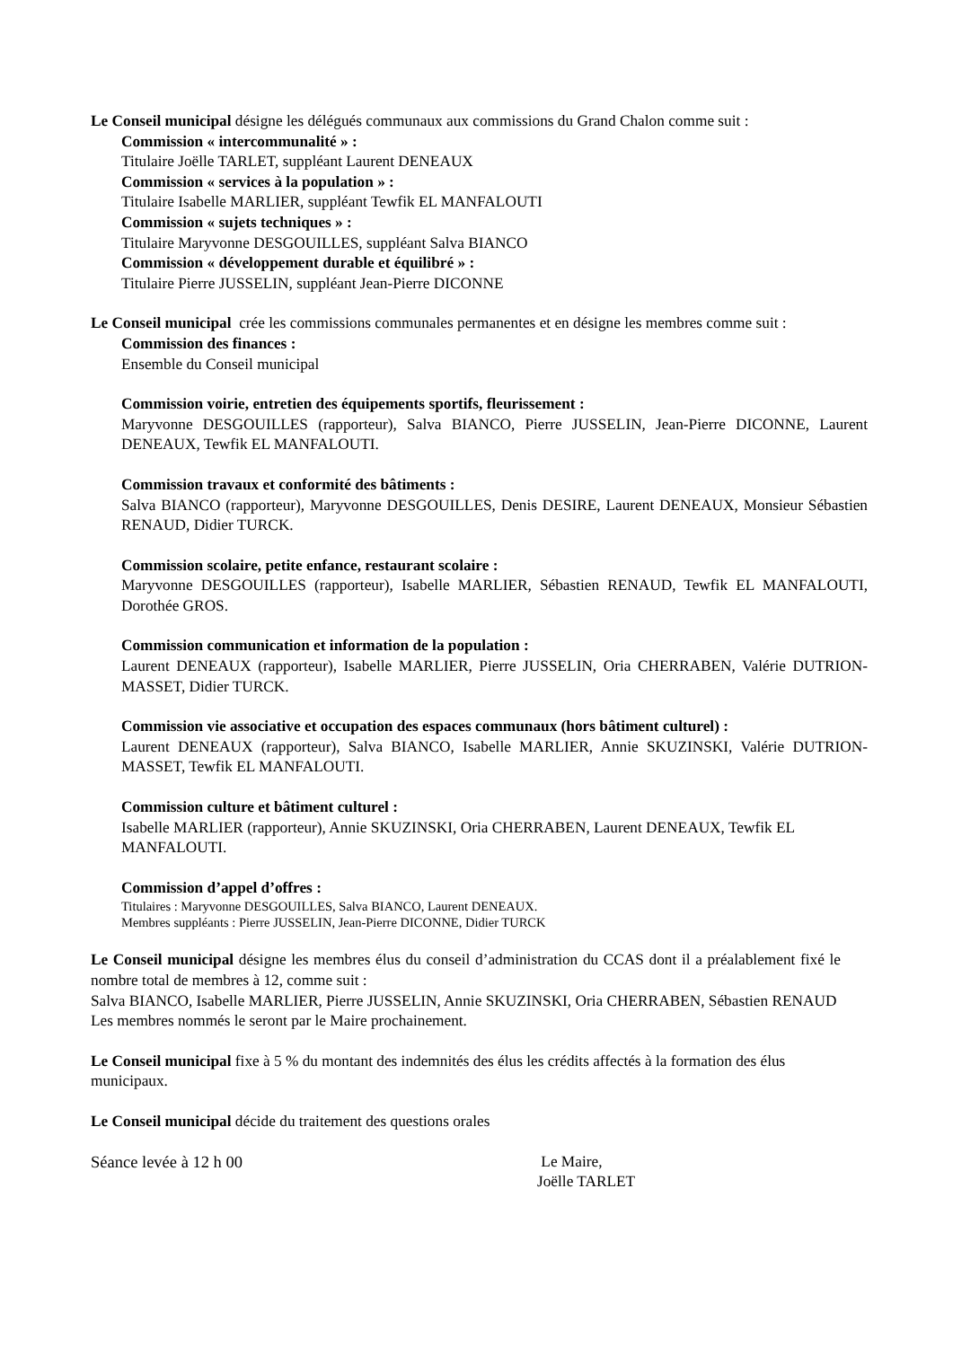Le Conseil municipal désigne les délégués communaux aux commissions du Grand Chalon comme suit :
Commission « intercommunalité » :
Titulaire Joëlle TARLET, suppléant Laurent DENEAUX
Commission « services à la population » :
Titulaire Isabelle MARLIER, suppléant Tewfik EL MANFALOUTI
Commission « sujets techniques » :
Titulaire Maryvonne DESGOUILLES, suppléant Salva BIANCO
Commission « développement durable et équilibré » :
Titulaire Pierre JUSSELIN, suppléant Jean-Pierre DICONNE
Le Conseil municipal crée les commissions communales permanentes et en désigne les membres comme suit :
Commission des finances :
Ensemble du Conseil municipal
Commission voirie, entretien des équipements sportifs, fleurissement :
Maryvonne DESGOUILLES (rapporteur), Salva BIANCO, Pierre JUSSELIN, Jean-Pierre DICONNE, Laurent DENEAUX, Tewfik EL MANFALOUTI.
Commission travaux et conformité des bâtiments :
Salva BIANCO (rapporteur), Maryvonne DESGOUILLES, Denis DESIRE, Laurent DENEAUX, Monsieur Sébastien RENAUD, Didier TURCK.
Commission scolaire, petite enfance, restaurant scolaire :
Maryvonne DESGOUILLES (rapporteur), Isabelle MARLIER, Sébastien RENAUD, Tewfik EL MANFALOUTI, Dorothée GROS.
Commission communication et information de la population :
Laurent DENEAUX (rapporteur), Isabelle MARLIER, Pierre JUSSELIN, Oria CHERRABEN, Valérie DUTRION-MASSET, Didier TURCK.
Commission vie associative et occupation des espaces communaux (hors bâtiment culturel) :
Laurent DENEAUX (rapporteur), Salva BIANCO, Isabelle MARLIER, Annie SKUZINSKI, Valérie DUTRION-MASSET, Tewfik EL MANFALOUTI.
Commission culture et bâtiment culturel :
Isabelle MARLIER (rapporteur), Annie SKUZINSKI, Oria CHERRABEN, Laurent DENEAUX, Tewfik EL MANFALOUTI.
Commission d’appel d’offres :
Titulaires : Maryvonne DESGOUILLES, Salva BIANCO, Laurent DENEAUX.
Membres suppléants : Pierre JUSSELIN, Jean-Pierre DICONNE, Didier TURCK
Le Conseil municipal désigne les membres élus du conseil d’administration du CCAS dont il a préalablement fixé le nombre total de membres à 12, comme suit :
Salva BIANCO, Isabelle MARLIER, Pierre JUSSELIN, Annie SKUZINSKI, Oria CHERRABEN, Sébastien RENAUD
Les membres nommés le seront par le Maire prochainement.
Le Conseil municipal fixe à 5 % du montant des indemnités des élus les crédits affectés à la formation des élus municipaux.
Le Conseil municipal décide du traitement des questions orales
Séance levée à 12 h 00 Le Maire,
Joëlle TARLET